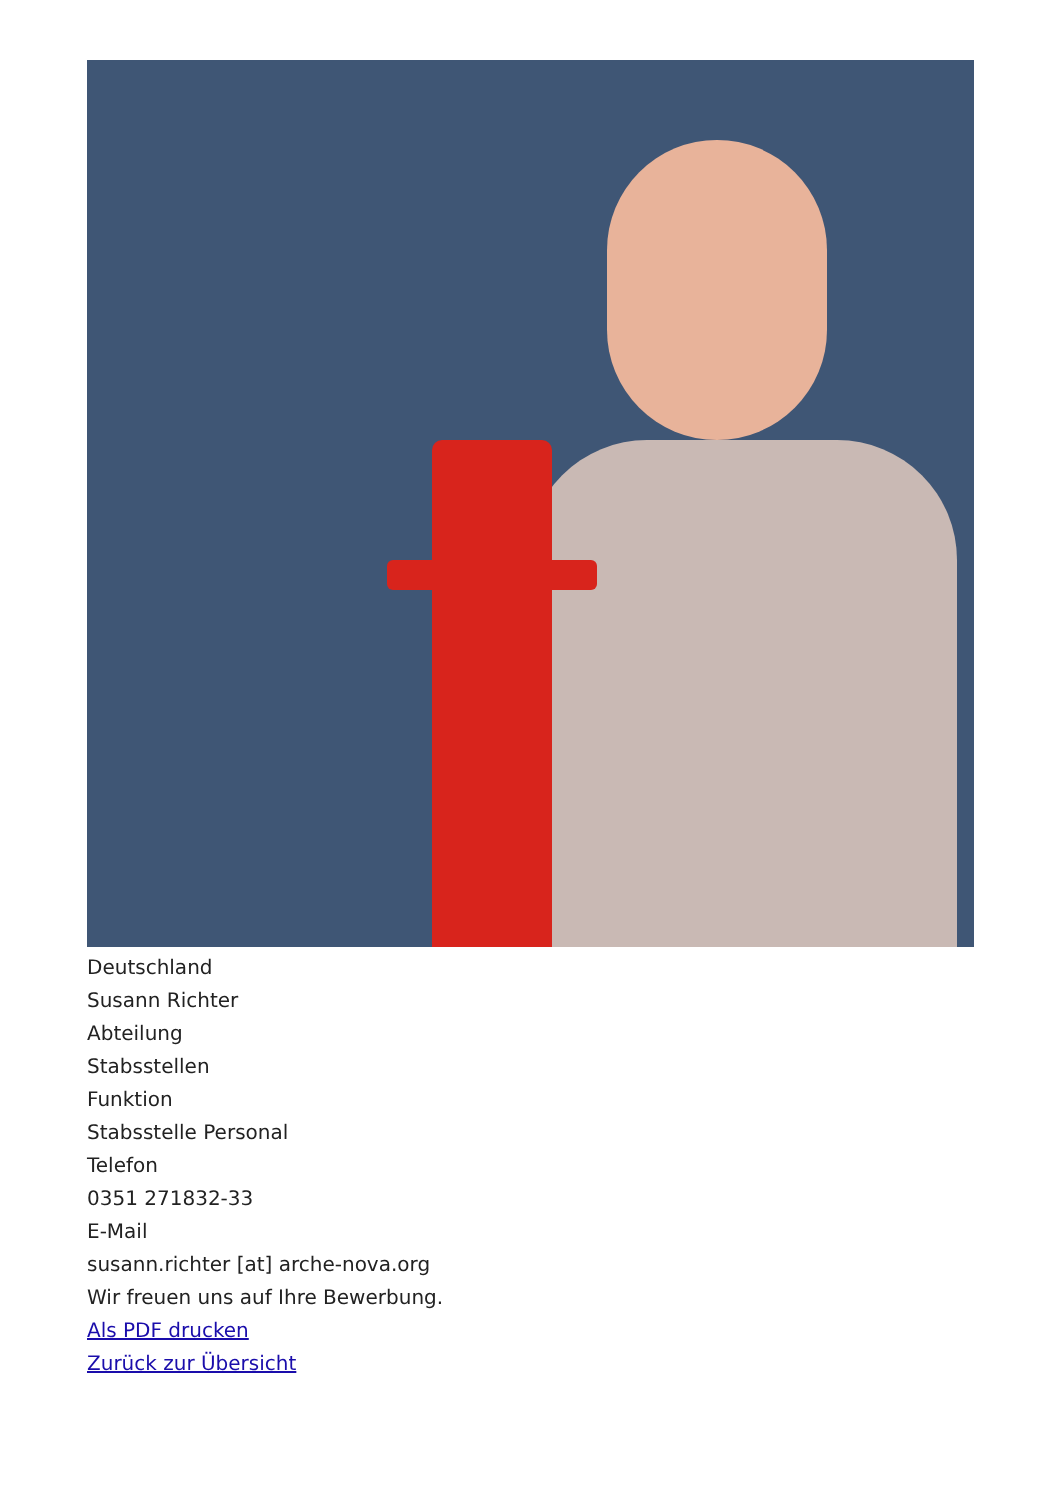Deutschland
Susann Richter
Abteilung
Stabsstellen
Funktion
Stabsstelle Personal
Telefon
0351 271832-33
E-Mail
susann.richter [at] arche-nova.org
Wir freuen uns auf Ihre Bewerbung.
Als PDF drucken
Zurück zur Übersicht